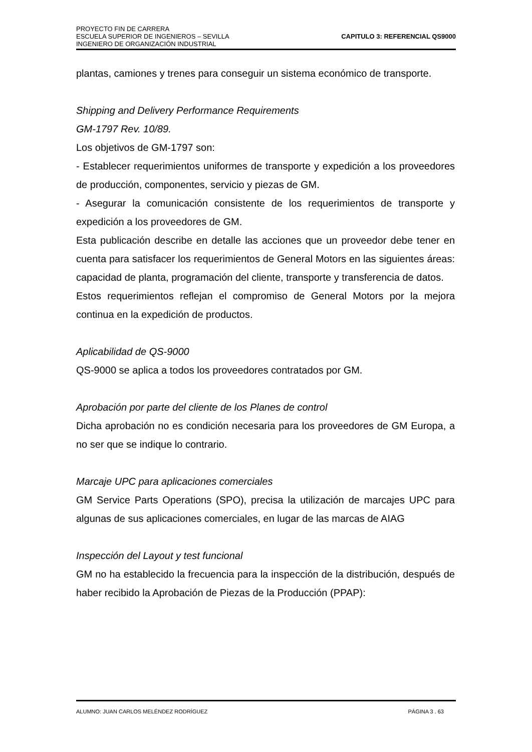PROYECTO FIN DE CARRERA
ESCUELA SUPERIOR DE INGENIEROS – SEVILLA
INGENIERO DE ORGANIZACIÓN INDUSTRIAL
CAPITULO 3: REFERENCIAL QS9000
plantas, camiones y trenes para conseguir un sistema económico de transporte.
Shipping and Delivery Performance Requirements
GM-1797 Rev. 10/89.
Los objetivos de GM-1797 son:
- Establecer requerimientos uniformes de transporte y expedición a los proveedores de producción, componentes, servicio y piezas de GM.
- Asegurar la comunicación consistente de los requerimientos de transporte y expedición a los proveedores de GM.
Esta publicación describe en detalle las acciones que un proveedor debe tener en cuenta para satisfacer los requerimientos de General Motors en las siguientes áreas: capacidad de planta, programación del cliente, transporte y transferencia de datos.
Estos requerimientos reflejan el compromiso de General Motors por la mejora continua en la expedición de productos.
Aplicabilidad de QS-9000
QS-9000 se aplica a todos los proveedores contratados por GM.
Aprobación por parte del cliente de los Planes de control
Dicha aprobación no es condición necesaria para los proveedores de GM Europa, a no ser que se indique lo contrario.
Marcaje UPC para aplicaciones comerciales
GM Service Parts Operations (SPO), precisa la utilización de marcajes UPC para algunas de sus aplicaciones comerciales, en lugar de las marcas de AIAG
Inspección del Layout y test funcional
GM no ha establecido la frecuencia para la inspección de la distribución, después de haber recibido la Aprobación de Piezas de la Producción (PPAP):
ALUMNO: JUAN CARLOS MELÉNDEZ RODRÍGUEZ PÁGINA 3 . 63